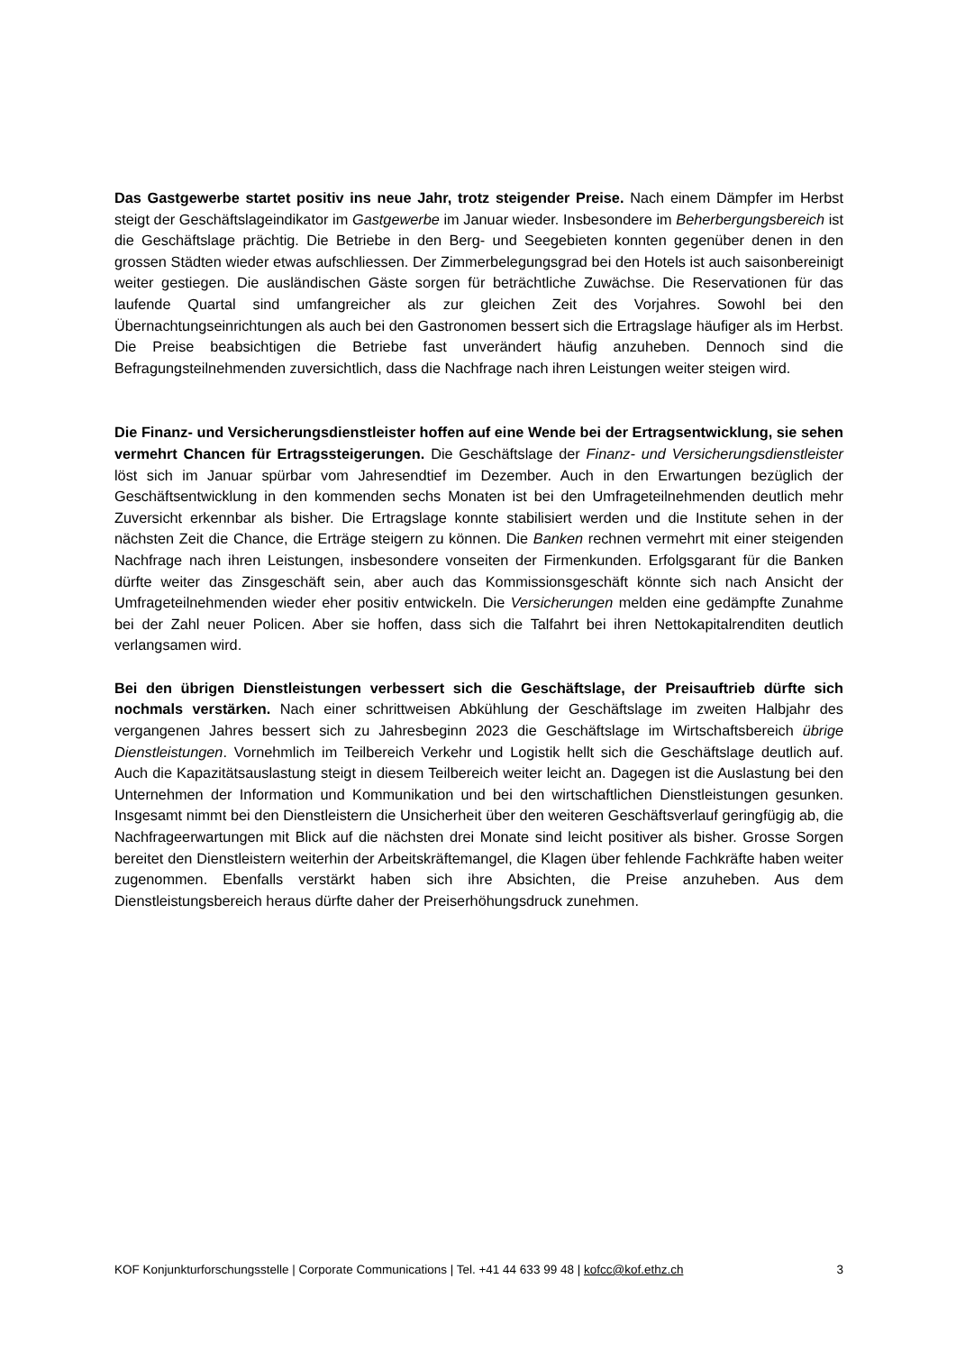Das Gastgewerbe startet positiv ins neue Jahr, trotz steigender Preise. Nach einem Dämpfer im Herbst steigt der Geschäftslageindikator im Gastgewerbe im Januar wieder. Insbesondere im Beherbergungsbereich ist die Geschäftslage prächtig. Die Betriebe in den Berg- und Seegebieten konnten gegenüber denen in den grossen Städten wieder etwas aufschliessen. Der Zimmerbelegungsgrad bei den Hotels ist auch saisonbereinigt weiter gestiegen. Die ausländischen Gäste sorgen für beträchtliche Zuwächse. Die Reservationen für das laufende Quartal sind umfangreicher als zur gleichen Zeit des Vorjahres. Sowohl bei den Übernachtungseinrichtungen als auch bei den Gastronomen bessert sich die Ertragslage häufiger als im Herbst. Die Preise beabsichtigen die Betriebe fast unverändert häufig anzuheben. Dennoch sind die Befragungsteilnehmenden zuversichtlich, dass die Nachfrage nach ihren Leistungen weiter steigen wird.
Die Finanz- und Versicherungsdienstleister hoffen auf eine Wende bei der Ertragsentwicklung, sie sehen vermehrt Chancen für Ertragssteigerungen. Die Geschäftslage der Finanz- und Versicherungsdienstleister löst sich im Januar spürbar vom Jahresendtief im Dezember. Auch in den Erwartungen bezüglich der Geschäftsentwicklung in den kommenden sechs Monaten ist bei den Umfrageteilnehmenden deutlich mehr Zuversicht erkennbar als bisher. Die Ertragslage konnte stabilisiert werden und die Institute sehen in der nächsten Zeit die Chance, die Erträge steigern zu können. Die Banken rechnen vermehrt mit einer steigenden Nachfrage nach ihren Leistungen, insbesondere vonseiten der Firmenkunden. Erfolgsgarant für die Banken dürfte weiter das Zinsgeschäft sein, aber auch das Kommissionsgeschäft könnte sich nach Ansicht der Umfrageteilnehmenden wieder eher positiv entwickeln. Die Versicherungen melden eine gedämpfte Zunahme bei der Zahl neuer Policen. Aber sie hoffen, dass sich die Talfahrt bei ihren Nettokapitalrenditen deutlich verlangsamen wird.
Bei den übrigen Dienstleistungen verbessert sich die Geschäftslage, der Preisauftrieb dürfte sich nochmals verstärken. Nach einer schrittweisen Abkühlung der Geschäftslage im zweiten Halbjahr des vergangenen Jahres bessert sich zu Jahresbeginn 2023 die Geschäftslage im Wirtschaftsbereich übrige Dienstleistungen. Vornehmlich im Teilbereich Verkehr und Logistik hellt sich die Geschäftslage deutlich auf. Auch die Kapazitätsauslastung steigt in diesem Teilbereich weiter leicht an. Dagegen ist die Auslastung bei den Unternehmen der Information und Kommunikation und bei den wirtschaftlichen Dienstleistungen gesunken. Insgesamt nimmt bei den Dienstleistern die Unsicherheit über den weiteren Geschäftsverlauf geringfügig ab, die Nachfrageerwartungen mit Blick auf die nächsten drei Monate sind leicht positiver als bisher. Grosse Sorgen bereitet den Dienstleistern weiterhin der Arbeitskräftemangel, die Klagen über fehlende Fachkräfte haben weiter zugenommen. Ebenfalls verstärkt haben sich ihre Absichten, die Preise anzuheben. Aus dem Dienstleistungsbereich heraus dürfte daher der Preiserhöhungsdruck zunehmen.
KOF Konjunkturforschungsstelle | Corporate Communications | Tel. +41 44 633 99 48 | kofcc@kof.ethz.ch 3